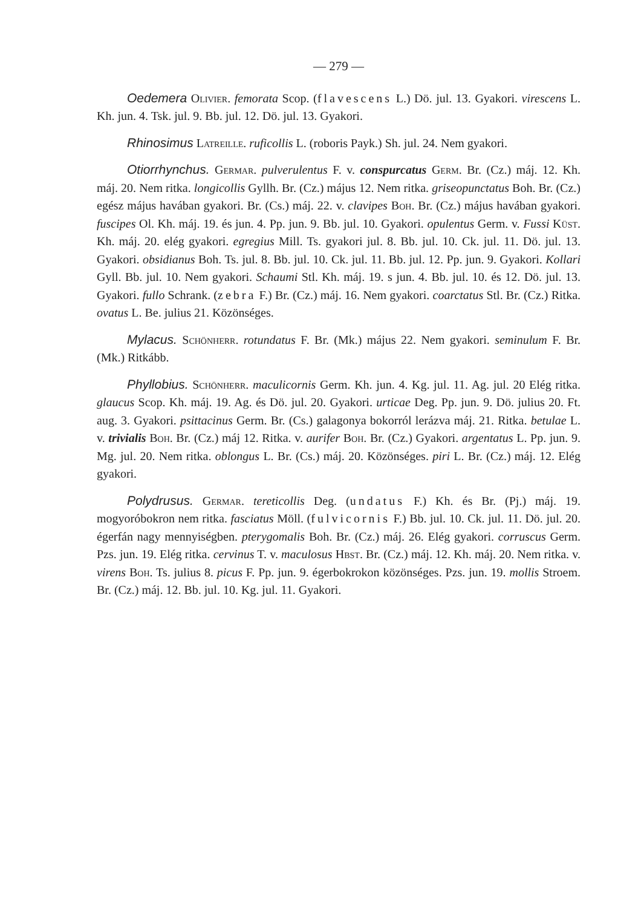— 279 —
Oedemera Olivier. femorata Scop. (flavescens L.) Dö. jul. 13. Gyakori. virescens L. Kh. jun. 4. Tsk. jul. 9. Bb. jul. 12. Dö. jul. 13. Gyakori.
Rhinosimus Latreille. ruficollis L. (roboris Payk.) Sh. jul. 24. Nem gyakori.
Otiorrhynchus. Germar. pulverulentus F. v. conspurcatus Germ. Br. (Cz.) máj. 12. Kh. máj. 20. Nem ritka. longicollis Gyllh. Br. (Cz.) május 12. Nem ritka. griseopunctatus Boh. Br. (Cz.) egész május havában gyakori. Br. (Cs.) máj. 22. v. clavipes Boh. Br. (Cz.) május havában gyakori. fuscipes Ol. Kh. máj. 19. és jun. 4. Pp. jun. 9. Bb. jul. 10. Gyakori. opulentus Germ. v. Fussi Küst. Kh. máj. 20. elég gyakori. egregius Mill. Ts. gyakori jul. 8. Bb. jul. 10. Ck. jul. 11. Dö. jul. 13. Gyakori. obsidianus Boh. Ts. jul. 8. Bb. jul. 10. Ck. jul. 11. Bb. jul. 12. Pp. jun. 9. Gyakori. Kollari Gyll. Bb. jul. 10. Nem gyakori. Schaumi Stl. Kh. máj. 19. s jun. 4. Bb. jul. 10. és 12. Dö. jul. 13. Gyakori. fullo Schrank. (zebra F.) Br. (Cz.) máj. 16. Nem gyakori. coarctatus Stl. Br. (Cz.) Ritka. ovatus L. Be. julius 21. Közönséges.
Mylacus. Schönherr. rotundatus F. Br. (Mk.) május 22. Nem gyakori. seminulum F. Br. (Mk.) Ritkább.
Phyllobius. Schönherr. maculicornis Germ. Kh. jun. 4. Kg. jul. 11. Ag. jul. 20 Elég ritka. glaucus Scop. Kh. máj. 19. Ag. és Dö. jul. 20. Gyakori. urticae Deg. Pp. jun. 9. Dö. julius 20. Ft. aug. 3. Gyakori. psittacinus Germ. Br. (Cs.) galagonya bokorról lerázva máj. 21. Ritka. betulae L. v. trivialis Boh. Br. (Cz.) máj 12. Ritka. v. aurifer Boh. Br. (Cz.) Gyakori. argentatus L. Pp. jun. 9. Mg. jul. 20. Nem ritka. oblongus L. Br. (Cs.) máj. 20. Közönséges. piri L. Br. (Cz.) máj. 12. Elég gyakori.
Polydrusus. Germar. tereticollis Deg. (undatus F.) Kh. és Br. (Pj.) máj. 19. mogyoróbokron nem ritka. fasciatus Möll. (fulvicornis F.) Bb. jul. 10. Ck. jul. 11. Dö. jul. 20. égerfán nagy mennyiségben. pterygomalis Boh. Br. (Cz.) máj. 26. Elég gyakori. corruscus Germ. Pzs. jun. 19. Elég ritka. cervinus T. v. maculosus Hbst. Br. (Cz.) máj. 12. Kh. máj. 20. Nem ritka. v. virens Boh. Ts. julius 8. picus F. Pp. jun. 9. égerbokrokon közönséges. Pzs. jun. 19. mollis Stroem. Br. (Cz.) máj. 12. Bb. jul. 10. Kg. jul. 11. Gyakori.